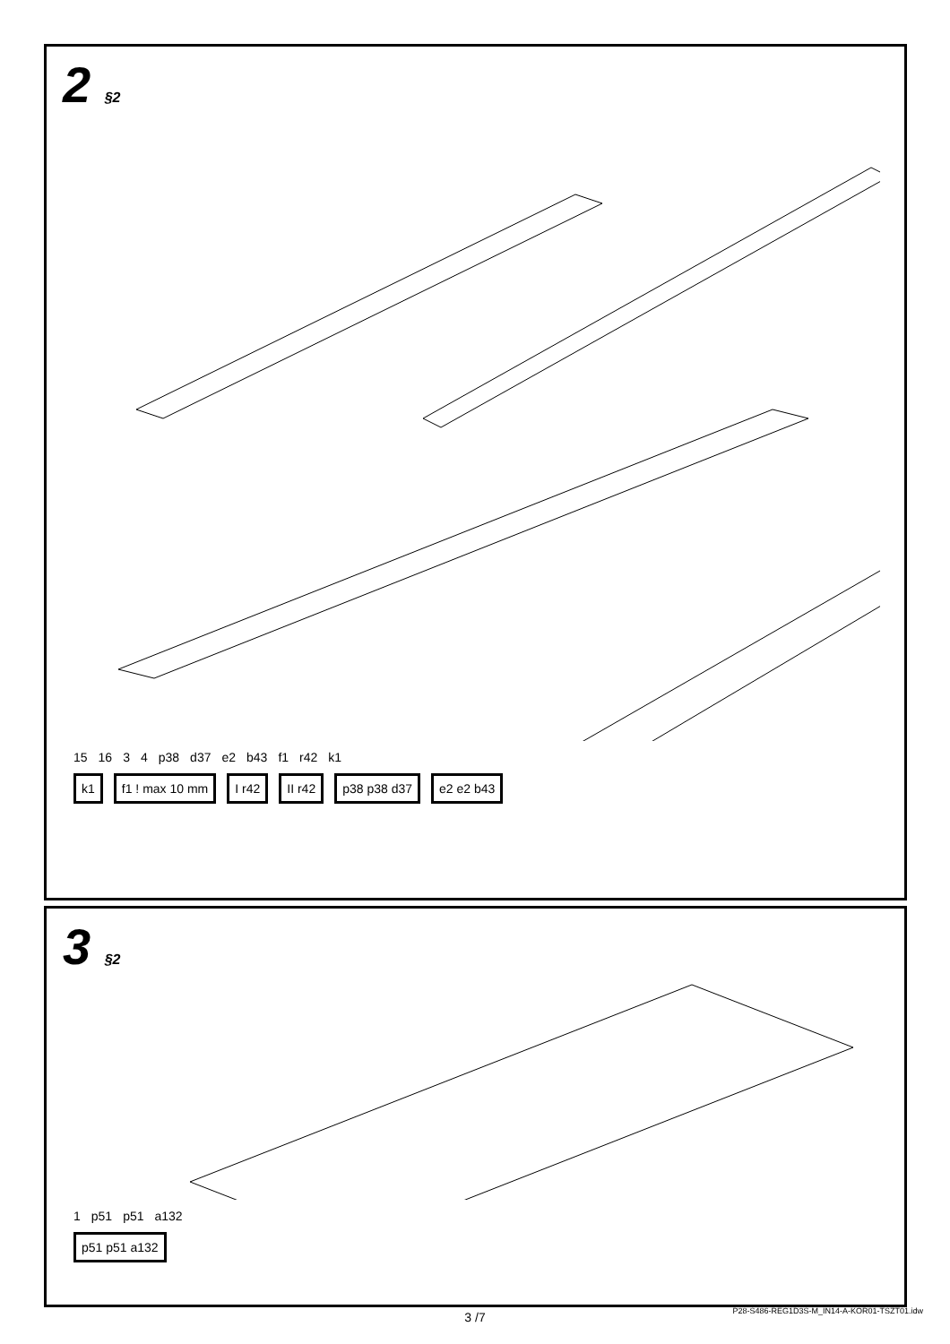2 §2
15 16 3 4 p38 d37 e2 b43 f1 r42 k1
k1
f1 ! max 10 mm
I r42
II r42
p38 p38 d37
e2 e2 b43
3 §2
1 p51 p51 a132
p51 p51 a132
3 /7
P28-S486-REG1D3S-M_IN14-A-KOR01-TSZT01.idw